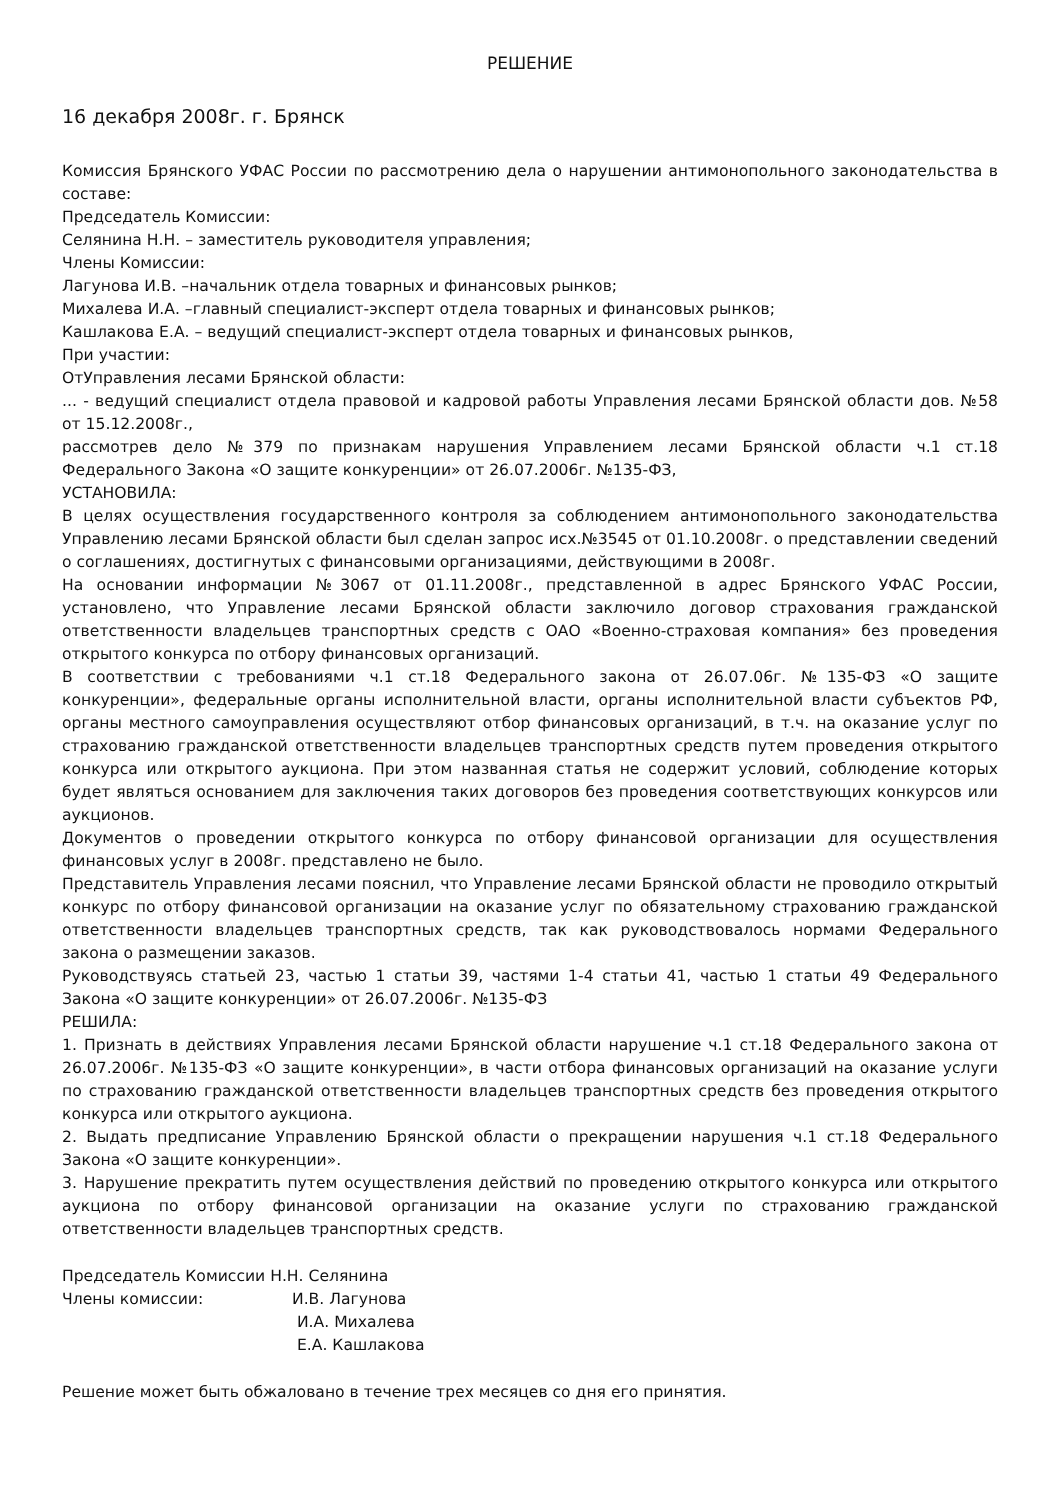РЕШЕНИЕ
16 декабря 2008г. г. Брянск
Комиссия Брянского УФАС России по рассмотрению дела о нарушении антимонопольного законодательства в составе:
Председатель Комиссии:
Селянина Н.Н. – заместитель руководителя управления;
Члены Комиссии:
Лагунова И.В. –начальник отдела товарных и финансовых рынков;
Михалева И.А. –главный специалист-эксперт отдела товарных и финансовых рынков;
Кашлакова Е.А. – ведущий специалист-эксперт отдела товарных и финансовых рынков,
При участии:
ОтУправления лесами Брянской области:
... - ведущий специалист отдела правовой и кадровой работы Управления лесами Брянской области дов. №58 от 15.12.2008г.,
рассмотрев дело №379 по признакам нарушения Управлением лесами Брянской области ч.1 ст.18 Федерального Закона «О защите конкуренции» от 26.07.2006г. №135-ФЗ,
УСТАНОВИЛА:
В целях осуществления государственного контроля за соблюдением антимонопольного законодательства Управлению лесами Брянской области был сделан запрос исх.№3545 от 01.10.2008г. о представлении сведений о соглашениях, достигнутых с финансовыми организациями, действующими в 2008г.
На основании информации №3067 от 01.11.2008г., представленной в адрес Брянского УФАС России, установлено, что Управление лесами Брянской области заключило договор страхования гражданской ответственности владельцев транспортных средств с ОАО «Военно-страховая компания» без проведения открытого конкурса по отбору финансовых организаций.
В соответствии с требованиями ч.1 ст.18 Федерального закона от 26.07.06г. №135-ФЗ «О защите конкуренции», федеральные органы исполнительной власти, органы исполнительной власти субъектов РФ, органы местного самоуправления осуществляют отбор финансовых организаций, в т.ч. на оказание услуг по страхованию гражданской ответственности владельцев транспортных средств путем проведения открытого конкурса или открытого аукциона. При этом названная статья не содержит условий, соблюдение которых будет являться основанием для заключения таких договоров без проведения соответствующих конкурсов или аукционов.
Документов о проведении открытого конкурса по отбору финансовой организации для осуществления финансовых услуг в 2008г. представлено не было.
Представитель Управления лесами пояснил, что Управление лесами Брянской области не проводило открытый конкурс по отбору финансовой организации на оказание услуг по обязательному страхованию гражданской ответственности владельцев транспортных средств, так как руководствовалось нормами Федерального закона о размещении заказов.
Руководствуясь статьей 23, частью 1 статьи 39, частями 1-4 статьи 41, частью 1 статьи 49 Федерального Закона «О защите конкуренции» от 26.07.2006г. №135-ФЗ
РЕШИЛА:
1. Признать в действиях Управления лесами Брянской области нарушение ч.1 ст.18 Федерального закона от 26.07.2006г. №135-ФЗ «О защите конкуренции», в части отбора финансовых организаций на оказание услуги по страхованию гражданской ответственности владельцев транспортных средств без проведения открытого конкурса или открытого аукциона.
2. Выдать предписание Управлению Брянской области о прекращении нарушения ч.1 ст.18 Федерального Закона «О защите конкуренции».
3. Нарушение прекратить путем осуществления действий по проведению открытого конкурса или открытого аукциона по отбору финансовой организации на оказание услуги по страхованию гражданской ответственности владельцев транспортных средств.
Председатель Комиссии Н.Н. Селянина
Члены комиссии: И.В. Лагунова
И.А. Михалева
Е.А. Кашлакова
Решение может быть обжаловано в течение трех месяцев со дня его принятия.